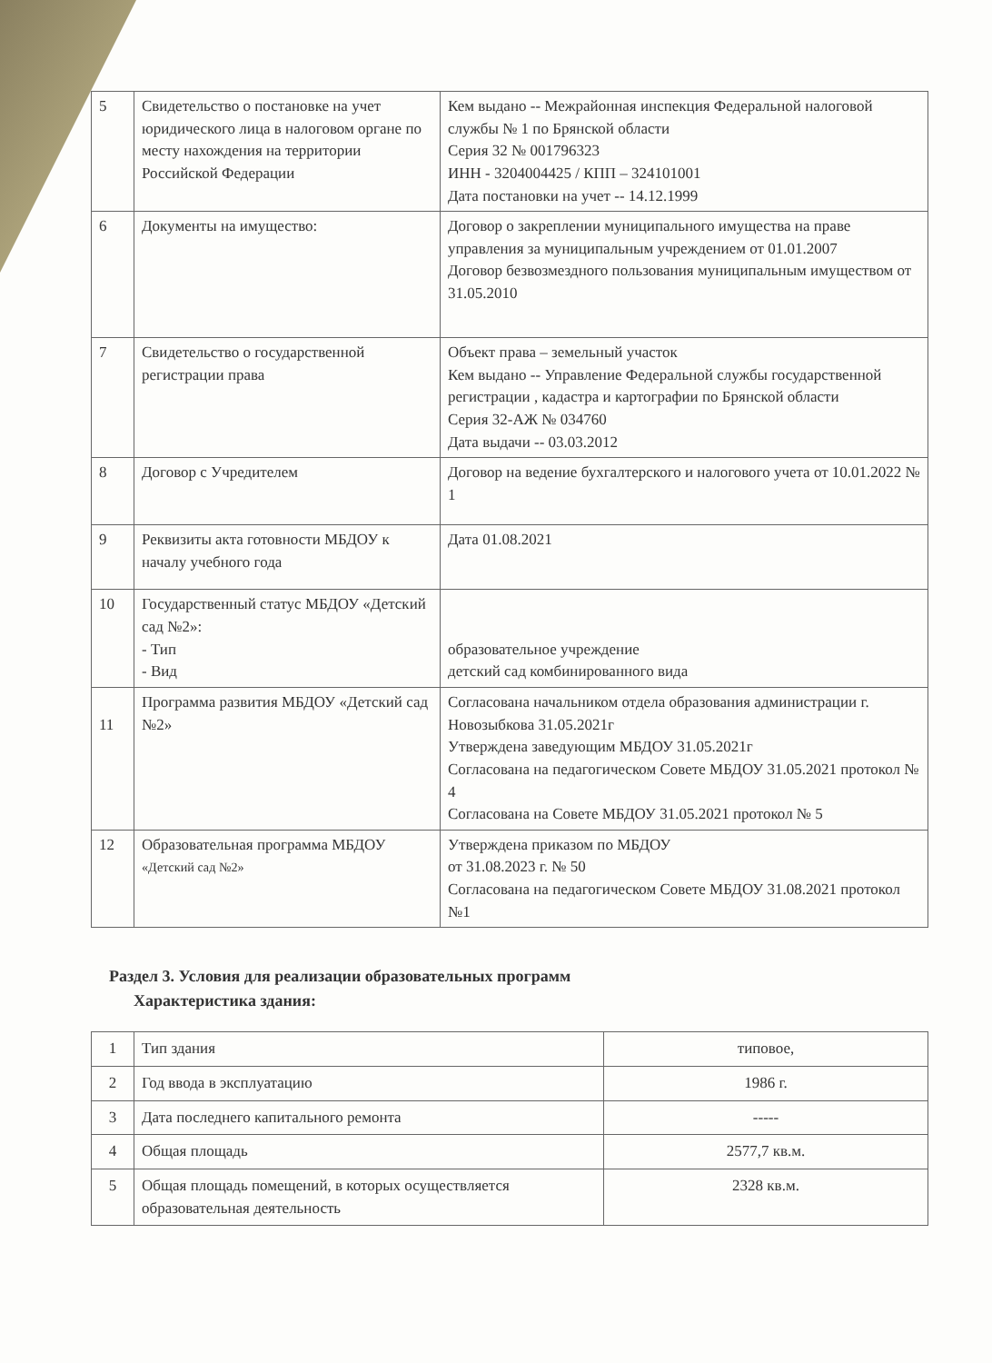| 5 | Свидетельство о постановке на учет юридического лица в налоговом органе по месту нахождения на территории Российской Федерации | Кем выдано -- Межрайонная инспекция Федеральной налоговой службы № 1 по Брянской области Серия 32 № 001796323 ИНН - 3204004425 / КПП – 324101001 Дата постановки на учет -- 14.12.1999 |
| 6 | Документы на имущество: | Договор о закреплении муниципального имущества на праве управления за муниципальным учреждением от 01.01.2007 Договор безвозмездного пользования муниципальным имуществом от 31.05.2010 |
| 7 | Свидетельство о государственной регистрации права | Объект права – земельный участок Кем выдано -- Управление Федеральной службы государственной регистрации , кадастра и картографии по Брянской области Серия 32-АЖ № 034760 Дата выдачи -- 03.03.2012 |
| 8 | Договор с Учредителем | Договор на ведение бухгалтерского и налогового учета от 10.01.2022 № 1 |
| 9 | Реквизиты акта готовности МБДОУ к началу учебного года | Дата 01.08.2021 |
| 10 | Государственный статус МБДОУ «Детский сад №2»: - Тип - Вид | образовательное учреждение детский сад комбинированного вида |
| 11 | Программа развития МБДОУ «Детский сад №2» | Согласована начальником отдела образования администрации г. Новозыбкова 31.05.2021г Утверждена заведующим МБДОУ 31.05.2021г Согласована на педагогическом Совете МБДОУ 31.05.2021 протокол № 4 Согласована на Совете МБДОУ 31.05.2021 протокол № 5 |
| 12 | Образовательная программа МБДОУ «Детский сад №2» | Утверждена приказом по МБДОУ от 31.08.2023 г. № 50 Согласована на педагогическом Совете МБДОУ 31.08.2021 протокол №1 |
Раздел 3. Условия для реализации образовательных программ
Характеристика здания:
| 1 | Тип здания | типовое, |
| 2 | Год ввода в эксплуатацию | 1986 г. |
| 3 | Дата последнего капитального ремонта | ----- |
| 4 | Общая площадь | 2577,7 кв.м. |
| 5 | Общая площадь помещений, в которых осуществляется образовательная деятельность | 2328 кв.м. |